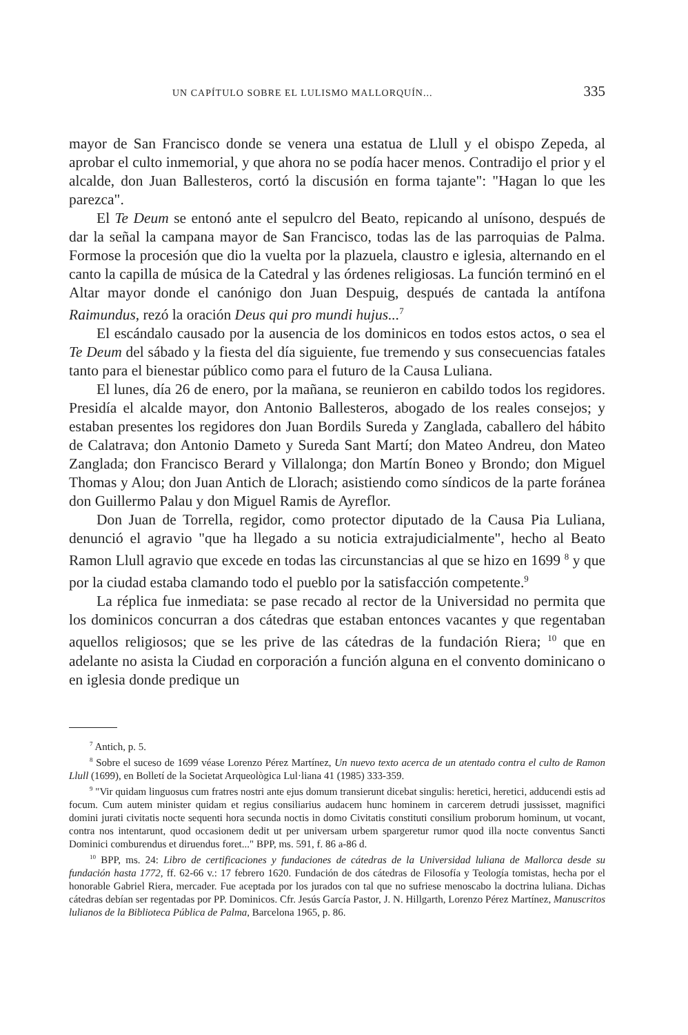UN CAPÍTULO SOBRE EL LULISMO MALLORQUÍN... 335
mayor de San Francisco donde se venera una estatua de Llull y el obispo Zepeda, al aprobar el culto inmemorial, y que ahora no se podía hacer menos. Contradijo el prior y el alcalde, don Juan Ballesteros, cortó la discusión en forma tajante": "Hagan lo que les parezca".
El Te Deum se entonó ante el sepulcro del Beato, repicando al unísono, después de dar la señal la campana mayor de San Francisco, todas las de las parroquias de Palma. Formose la procesión que dio la vuelta por la plazuela, claustro e iglesia, alternando en el canto la capilla de música de la Catedral y las órdenes religiosas. La función terminó en el Altar mayor donde el canónigo don Juan Despuig, después de cantada la antífona Raimundus, rezó la oración Deus qui pro mundi hujus...<sup>7</sup>
El escándalo causado por la ausencia de los dominicos en todos estos actos, o sea el Te Deum del sábado y la fiesta del día siguiente, fue tremendo y sus consecuencias fatales tanto para el bienestar público como para el futuro de la Causa Luliana.
El lunes, día 26 de enero, por la mañana, se reunieron en cabildo todos los regidores. Presidía el alcalde mayor, don Antonio Ballesteros, abogado de los reales consejos; y estaban presentes los regidores don Juan Bordils Sureda y Zanglada, caballero del hábito de Calatrava; don Antonio Dameto y Sureda Sant Martí; don Mateo Andreu, don Mateo Zanglada; don Francisco Berard y Villalonga; don Martín Boneo y Brondo; don Miguel Thomas y Alou; don Juan Antich de Llorach; asistiendo como síndicos de la parte foránea don Guillermo Palau y don Miguel Ramis de Ayreflor.
Don Juan de Torrella, regidor, como protector diputado de la Causa Pia Luliana, denunció el agravio "que ha llegado a su noticia extrajudicialmente", hecho al Beato Ramon Llull agravio que excede en todas las circunstancias al que se hizo en 1699 <sup>8</sup> y que por la ciudad estaba clamando todo el pueblo por la satisfacción competente.<sup>9</sup>
La réplica fue inmediata: se pase recado al rector de la Universidad no permita que los dominicos concurran a dos cátedras que estaban entonces vacantes y que regentaban aquellos religiosos; que se les prive de las cátedras de la fundación Riera; <sup>10</sup> que en adelante no asista la Ciudad en corporación a función alguna en el convento dominicano o en iglesia donde predique un
<sup>7</sup> Antich, p. 5.
<sup>8</sup> Sobre el suceso de 1699 véase Lorenzo Pérez Martínez, Un nuevo texto acerca de un atentado contra el culto de Ramon Llull (1699), en Bolletí de la Societat Arqueològica Lul·liana 41 (1985) 333-359.
<sup>9</sup> "Vir quidam linguosus cum fratres nostri ante ejus domum transierunt dicebat singulis: heretici, heretici, adducendi estis ad focum. Cum autem minister quidam et regius consiliarius audacem hunc hominem in carcerem detrudi jussisset, magnifici domini jurati civitatis nocte sequenti hora secunda noctis in domo Civitatis constituti consilium proborum hominum, ut vocant, contra nos intentarunt, quod occasionem dedit ut per universam urbem spargeretur rumor quod illa nocte conventus Sancti Dominici comburendus et diruendus foret..." BPP, ms. 591, f. 86 a-86 d.
<sup>10</sup> BPP, ms. 24: Libro de certificaciones y fundaciones de cátedras de la Universidad luliana de Mallorca desde su fundación hasta 1772, ff. 62-66 v.: 17 febrero 1620. Fundación de dos cátedras de Filosofía y Teología tomistas, hecha por el honorable Gabriel Riera, mercader. Fue aceptada por los jurados con tal que no sufriese menoscabo la doctrina luliana. Dichas cátedras debían ser regentadas por PP. Dominicos. Cfr. Jesús García Pastor, J. N. Hillgarth, Lorenzo Pérez Martínez, Manuscritos lulianos de la Biblioteca Pública de Palma, Barcelona 1965, p. 86.